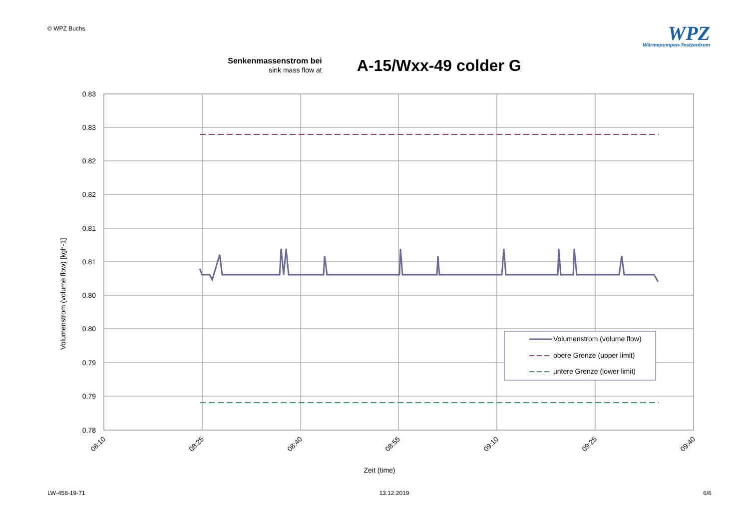© WPZ Buchs
WPZ
Wärmepumpen-Testzentrum
Senkenmassenstrom bei
sink mass flow at
A-15/Wxx-49 colder G
0.83
0.83
0.82
0.82
0.81
0.81
0.80
0.80
0.79
0.79
0.78
08:10
08:25
08:40
08:55
09:10
09:25
09:40
Zeit (time)
Volumenstrom (volume flow) [kgh-1]
Volumenstrom (volume flow)
obere Grenze (upper limit)
untere Grenze (lower limit)
LW-458-19-71 13.12.2019 6/6